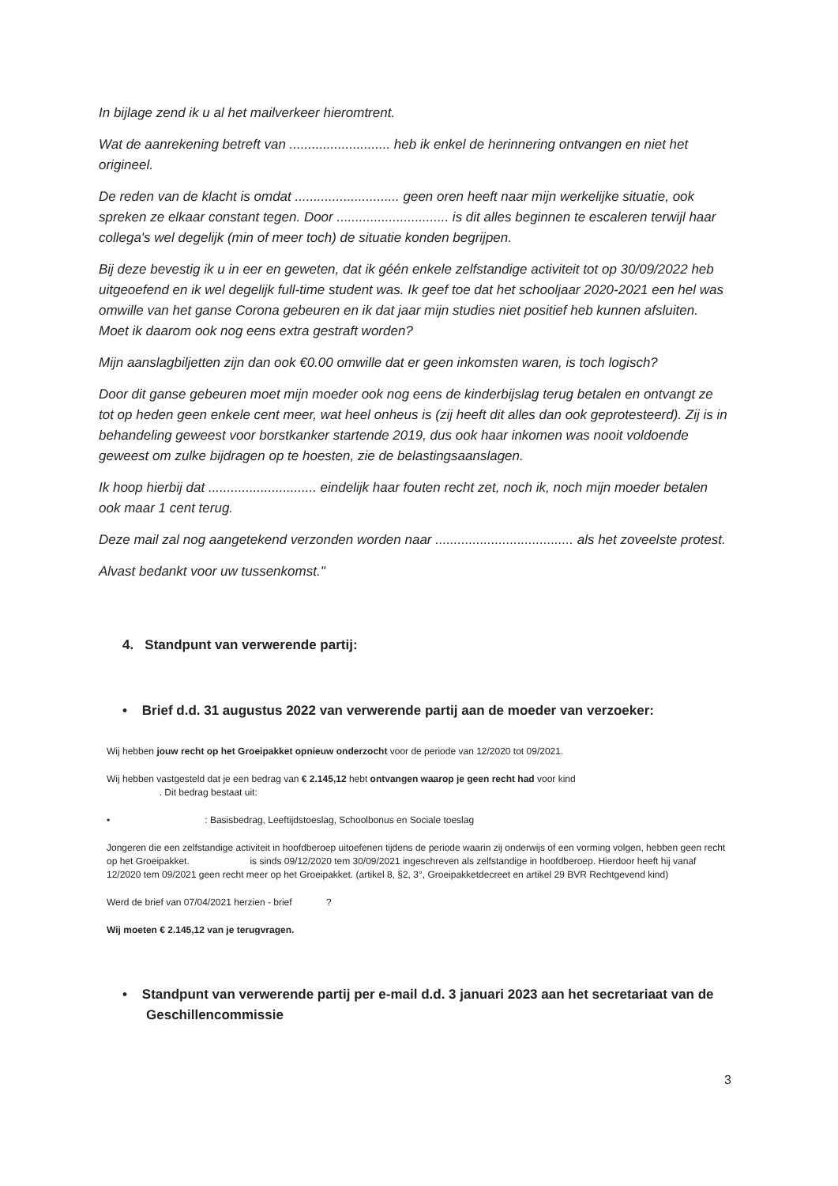In bijlage zend ik u al het mailverkeer hieromtrent.
Wat de aanrekening betreft van ........................... heb ik enkel de herinnering ontvangen en niet het origineel.
De reden van de klacht is omdat ............................ geen oren heeft naar mijn werkelijke situatie, ook spreken ze elkaar constant tegen. Door .............................. is dit alles beginnen te escaleren terwijl haar collega's wel degelijk (min of meer toch) de situatie konden begrijpen.
Bij deze bevestig ik u in eer en geweten, dat ik géén enkele zelfstandige activiteit tot op 30/09/2022 heb uitgeoefend en ik wel degelijk full-time student was. Ik geef toe dat het schooljaar 2020-2021 een hel was omwille van het ganse Corona gebeuren en ik dat jaar mijn studies niet positief heb kunnen afsluiten. Moet ik daarom ook nog eens extra gestraft worden?
Mijn aanslagbiljetten zijn dan ook €0.00 omwille dat er geen inkomsten waren, is toch logisch?
Door dit ganse gebeuren moet mijn moeder ook nog eens de kinderbijslag terug betalen en ontvangt ze tot op heden geen enkele cent meer, wat heel onheus is (zij heeft dit alles dan ook geprotesteerd). Zij is in behandeling geweest voor borstkanker startende 2019, dus ook haar inkomen was nooit voldoende geweest om zulke bijdragen op te hoesten, zie de belastingsaanslagen.
Ik hoop hierbij dat ............................. eindelijk haar fouten recht zet, noch ik, noch mijn moeder betalen ook maar 1 cent terug.
Deze mail zal nog aangetekend verzonden worden naar ..................................... als het zoveelste protest.
Alvast bedankt voor uw tussenkomst."
4. Standpunt van verwerende partij:
• Brief d.d. 31 augustus 2022 van verwerende partij aan de moeder van verzoeker:
Wij hebben jouw recht op het Groeipakket opnieuw onderzocht voor de periode van 12/2020 tot 09/2021.
Wij hebben vastgesteld dat je een bedrag van € 2.145,12 hebt ontvangen waarop je geen recht had voor kind
. Dit bedrag bestaat uit:
• : Basisbedrag, Leeftijdstoeslag, Schoolbonus en Sociale toeslag
Jongeren die een zelfstandige activiteit in hoofdberoep uitoefenen tijdens de periode waarin zij onderwijs of een vorming volgen, hebben geen recht op het Groeipakket. is sinds 09/12/2020 tem 30/09/2021 ingeschreven als zelfstandige in hoofdberoep. Hierdoor heeft hij vanaf 12/2020 tem 09/2021 geen recht meer op het Groeipakket. (artikel 8, §2, 3°, Groeipakketdecreet en artikel 29 BVR Rechtgevend kind)
Werd de brief van 07/04/2021 herzien - brief ?
Wij moeten € 2.145,12 van je terugvragen.
• Standpunt van verwerende partij per e-mail d.d. 3 januari 2023 aan het secretariaat van de Geschillencommissie
3